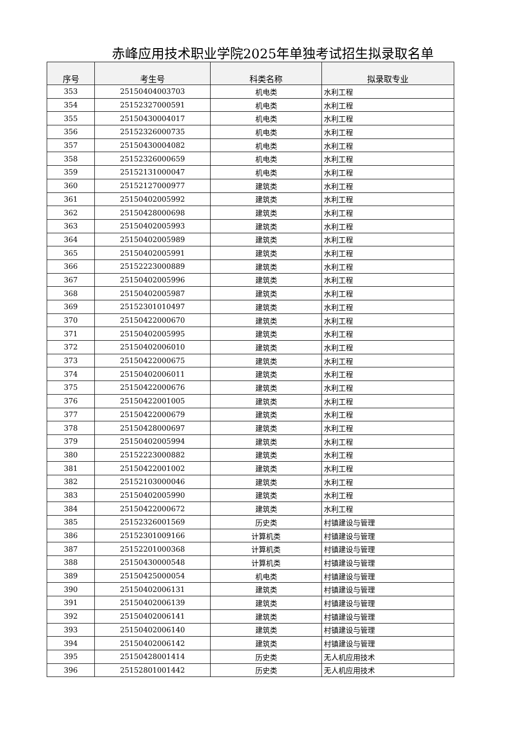赤峰应用技术职业学院2025年单独考试招生拟录取名单
| 序号 | 考生号 | 科类名称 | 拟录取专业 |
| --- | --- | --- | --- |
| 353 | 25150404003703 | 机电类 | 水利工程 |
| 354 | 25152327000591 | 机电类 | 水利工程 |
| 355 | 25150430004017 | 机电类 | 水利工程 |
| 356 | 25152326000735 | 机电类 | 水利工程 |
| 357 | 25150430004082 | 机电类 | 水利工程 |
| 358 | 25152326000659 | 机电类 | 水利工程 |
| 359 | 25152131000047 | 机电类 | 水利工程 |
| 360 | 25152127000977 | 建筑类 | 水利工程 |
| 361 | 25150402005992 | 建筑类 | 水利工程 |
| 362 | 25150428000698 | 建筑类 | 水利工程 |
| 363 | 25150402005993 | 建筑类 | 水利工程 |
| 364 | 25150402005989 | 建筑类 | 水利工程 |
| 365 | 25150402005991 | 建筑类 | 水利工程 |
| 366 | 25152223000889 | 建筑类 | 水利工程 |
| 367 | 25150402005996 | 建筑类 | 水利工程 |
| 368 | 25150402005987 | 建筑类 | 水利工程 |
| 369 | 25152301010497 | 建筑类 | 水利工程 |
| 370 | 25150422000670 | 建筑类 | 水利工程 |
| 371 | 25150402005995 | 建筑类 | 水利工程 |
| 372 | 25150402006010 | 建筑类 | 水利工程 |
| 373 | 25150422000675 | 建筑类 | 水利工程 |
| 374 | 25150402006011 | 建筑类 | 水利工程 |
| 375 | 25150422000676 | 建筑类 | 水利工程 |
| 376 | 25150422001005 | 建筑类 | 水利工程 |
| 377 | 25150422000679 | 建筑类 | 水利工程 |
| 378 | 25150428000697 | 建筑类 | 水利工程 |
| 379 | 25150402005994 | 建筑类 | 水利工程 |
| 380 | 25152223000882 | 建筑类 | 水利工程 |
| 381 | 25150422001002 | 建筑类 | 水利工程 |
| 382 | 25152103000046 | 建筑类 | 水利工程 |
| 383 | 25150402005990 | 建筑类 | 水利工程 |
| 384 | 25150422000672 | 建筑类 | 水利工程 |
| 385 | 25152326001569 | 历史类 | 村镇建设与管理 |
| 386 | 25152301009166 | 计算机类 | 村镇建设与管理 |
| 387 | 25152201000368 | 计算机类 | 村镇建设与管理 |
| 388 | 25150430000548 | 计算机类 | 村镇建设与管理 |
| 389 | 25150425000054 | 机电类 | 村镇建设与管理 |
| 390 | 25150402006131 | 建筑类 | 村镇建设与管理 |
| 391 | 25150402006139 | 建筑类 | 村镇建设与管理 |
| 392 | 25150402006141 | 建筑类 | 村镇建设与管理 |
| 393 | 25150402006140 | 建筑类 | 村镇建设与管理 |
| 394 | 25150402006142 | 建筑类 | 村镇建设与管理 |
| 395 | 25150428001414 | 历史类 | 无人机应用技术 |
| 396 | 25152801001442 | 历史类 | 无人机应用技术 |